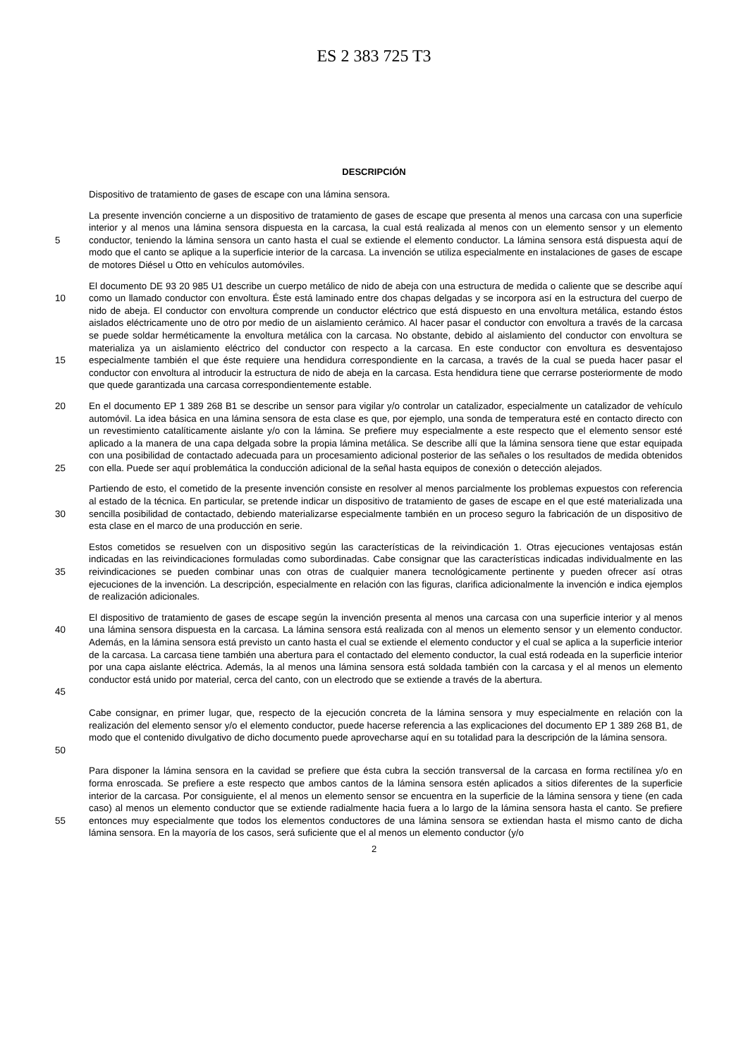ES 2 383 725 T3
DESCRIPCIÓN
Dispositivo de tratamiento de gases de escape con una lámina sensora.
5 La presente invención concierne a un dispositivo de tratamiento de gases de escape que presenta al menos una carcasa con una superficie interior y al menos una lámina sensora dispuesta en la carcasa, la cual está realizada al menos con un elemento sensor y un elemento conductor, teniendo la lámina sensora un canto hasta el cual se extiende el elemento conductor. La lámina sensora está dispuesta aquí de modo que el canto se aplique a la superficie interior de la carcasa. La invención se utiliza especialmente en instalaciones de gases de escape de motores Diésel u Otto en vehículos automóviles.
10
15
El documento DE 93 20 985 U1 describe un cuerpo metálico de nido de abeja con una estructura de medida o caliente que se describe aquí como un llamado conductor con envoltura. Éste está laminado entre dos chapas delgadas y se incorpora así en la estructura del cuerpo de nido de abeja. El conductor con envoltura comprende un conductor eléctrico que está dispuesto en una envoltura metálica, estando éstos aislados eléctricamente uno de otro por medio de un aislamiento cerámico. Al hacer pasar el conductor con envoltura a través de la carcasa se puede soldar herméticamente la envoltura metálica con la carcasa. No obstante, debido al aislamiento del conductor con envoltura se materializa ya un aislamiento eléctrico del conductor con respecto a la carcasa. En este conductor con envoltura es desventajoso especialmente también el que éste requiere una hendidura correspondiente en la carcasa, a través de la cual se pueda hacer pasar el conductor con envoltura al introducir la estructura de nido de abeja en la carcasa. Esta hendidura tiene que cerrarse posteriormente de modo que quede garantizada una carcasa correspondientemente estable.
20
25
En el documento EP 1 389 268 B1 se describe un sensor para vigilar y/o controlar un catalizador, especialmente un catalizador de vehículo automóvil. La idea básica en una lámina sensora de esta clase es que, por ejemplo, una sonda de temperatura esté en contacto directo con un revestimiento catalíticamente aislante y/o con la lámina. Se prefiere muy especialmente a este respecto que el elemento sensor esté aplicado a la manera de una capa delgada sobre la propia lámina metálica. Se describe allí que la lámina sensora tiene que estar equipada con una posibilidad de contactado adecuada para un procesamiento adicional posterior de las señales o los resultados de medida obtenidos con ella. Puede ser aquí problemática la conducción adicional de la señal hasta equipos de conexión o detección alejados.
30 Partiendo de esto, el cometido de la presente invención consiste en resolver al menos parcialmente los problemas expuestos con referencia al estado de la técnica. En particular, se pretende indicar un dispositivo de tratamiento de gases de escape en el que esté materializada una sencilla posibilidad de contactado, debiendo materializarse especialmente también en un proceso seguro la fabricación de un dispositivo de esta clase en el marco de una producción en serie.
35 Estos cometidos se resuelven con un dispositivo según las características de la reivindicación 1. Otras ejecuciones ventajosas están indicadas en las reivindicaciones formuladas como subordinadas. Cabe consignar que las características indicadas individualmente en las reivindicaciones se pueden combinar unas con otras de cualquier manera tecnológicamente pertinente y pueden ofrecer así otras ejecuciones de la invención. La descripción, especialmente en relación con las figuras, clarifica adicionalmente la invención e indica ejemplos de realización adicionales.
40
45
El dispositivo de tratamiento de gases de escape según la invención presenta al menos una carcasa con una superficie interior y al menos una lámina sensora dispuesta en la carcasa. La lámina sensora está realizada con al menos un elemento sensor y un elemento conductor. Además, en la lámina sensora está previsto un canto hasta el cual se extiende el elemento conductor y el cual se aplica a la superficie interior de la carcasa. La carcasa tiene también una abertura para el contactado del elemento conductor, la cual está rodeada en la superficie interior por una capa aislante eléctrica. Además, la al menos una lámina sensora está soldada también con la carcasa y el al menos un elemento conductor está unido por material, cerca del canto, con un electrodo que se extiende a través de la abertura.
50 Cabe consignar, en primer lugar, que, respecto de la ejecución concreta de la lámina sensora y muy especialmente en relación con la realización del elemento sensor y/o el elemento conductor, puede hacerse referencia a las explicaciones del documento EP 1 389 268 B1, de modo que el contenido divulgativo de dicho documento puede aprovecharse aquí en su totalidad para la descripción de la lámina sensora.
55 Para disponer la lámina sensora en la cavidad se prefiere que ésta cubra la sección transversal de la carcasa en forma rectilínea y/o en forma enroscada. Se prefiere a este respecto que ambos cantos de la lámina sensora estén aplicados a sitios diferentes de la superficie interior de la carcasa. Por consiguiente, el al menos un elemento sensor se encuentra en la superficie de la lámina sensora y tiene (en cada caso) al menos un elemento conductor que se extiende radialmente hacia fuera a lo largo de la lámina sensora hasta el canto. Se prefiere entonces muy especialmente que todos los elementos conductores de una lámina sensora se extiendan hasta el mismo canto de dicha lámina sensora. En la mayoría de los casos, será suficiente que el al menos un elemento conductor (y/o
2